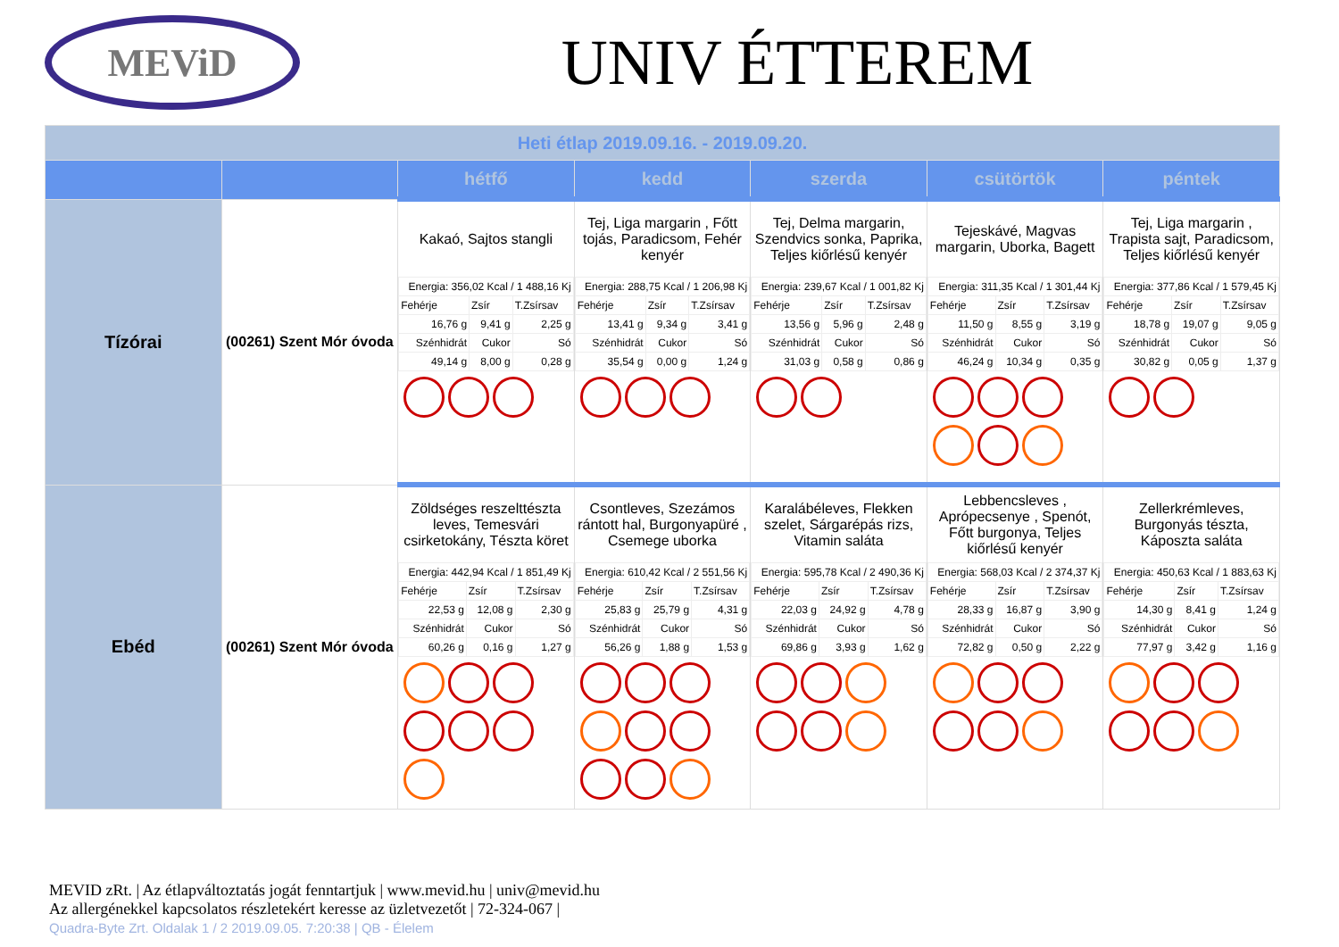MEViD
UNIV ÉTTEREM
| Heti étlap 2019.09.16. - 2019.09.20. | | | | | | |
| | | hétfő | kedd | szerda | csütörtök | péntek |
| Tízórai | (00261) Szent Mór óvoda | Kakaó, Sajtos stangli / Energia: 356,02 Kcal / 1 488,16 Kj / / / / Fehérje / Zsír / T.Zsírsav / / 16,76 g / 9,41 g / 2,25 g / / Szénhidrát / Cukor / Só / / 49,14 g / 8,00 g / 0,28 g / | Tej, Liga margarin , Főtt tojás, Paradicsom, Fehér kenyér / Energia: 288,75 Kcal / 1 206,98 Kj / / / / Fehérje / Zsír / T.Zsírsav / / 13,41 g / 9,34 g / 3,41 g / / Szénhidrát / Cukor / Só / / 35,54 g / 0,00 g / 1,24 g / | Tej, Delma margarin, Szendvics sonka, Paprika, Teljes kiőrlésű kenyér / Energia: 239,67 Kcal / 1 001,82 Kj / / / / Fehérje / Zsír / T.Zsírsav / / 13,56 g / 5,96 g / 2,48 g / / Szénhidrát / Cukor / Só / / 31,03 g / 0,58 g / 0,86 g / | Tejeskávé, Magvas margarin, Uborka, Bagett / Energia: 311,35 Kcal / 1 301,44 Kj / / / / Fehérje / Zsír / T.Zsírsav / / 11,50 g / 8,55 g / 3,19 g / / Szénhidrát / Cukor / Só / / 46,24 g / 10,34 g / 0,35 g / | Tej, Liga margarin , Trapista sajt, Paradicsom, Teljes kiőrlésű kenyér / Energia: 377,86 Kcal / 1 579,45 Kj / / / / Fehérje / Zsír / T.Zsírsav / / 18,78 g / 19,07 g / 9,05 g / / Szénhidrát / Cukor / Só / / 30,82 g / 0,05 g / 1,37 g / |
| Ebéd | (00261) Szent Mór óvoda | Zöldséges reszelttészta leves, Temesvári csirketokány, Tészta köret / Energia: 442,94 Kcal / 1 851,49 Kj / / / / Fehérje / Zsír / T.Zsírsav / / 22,53 g / 12,08 g / 2,30 g / / Szénhidrát / Cukor / Só / / 60,26 g / 0,16 g / 1,27 g / | Csontleves, Szezámos rántott hal, Burgonyapüré , Csemege uborka / Energia: 610,42 Kcal / 2 551,56 Kj / / / / Fehérje / Zsír / T.Zsírsav / / 25,83 g / 25,79 g / 4,31 g / / Szénhidrát / Cukor / Só / / 56,26 g / 1,88 g / 1,53 g / | Karalábéleves, Flekken szelet, Sárgarépás rizs, Vitamin saláta / Energia: 595,78 Kcal / 2 490,36 Kj / / / / Fehérje / Zsír / T.Zsírsav / / 22,03 g / 24,92 g / 4,78 g / / Szénhidrát / Cukor / Só / / 69,86 g / 3,93 g / 1,62 g / | Lebbencsleves , Aprópecsenye , Spenót, Főtt burgonya, Teljes kiőrlésű kenyér / Energia: 568,03 Kcal / 2 374,37 Kj / / / / Fehérje / Zsír / T.Zsírsav / / 28,33 g / 16,87 g / 3,90 g / / Szénhidrát / Cukor / Só / / 72,82 g / 0,50 g / 2,22 g / | Zellerkrémleves, Burgonyás tészta, Káposzta saláta / Energia: 450,63 Kcal / 1 883,63 Kj / / / / Fehérje / Zsír / T.Zsírsav / / 14,30 g / 8,41 g / 1,24 g / / Szénhidrát / Cukor / Só / / 77,97 g / 3,42 g / 1,16 g / |
MEVID zRt. | Az étlapváltoztatás jogát fenntartjuk | www.mevid.hu | univ@mevid.hu
Az allergénekkel kapcsolatos részletekért keresse az üzletvezetőt | 72-324-067 |
Quadra-Byte Zrt. Oldalak 1 / 2 2019.09.05. 7:20:38 | QB - Élelem